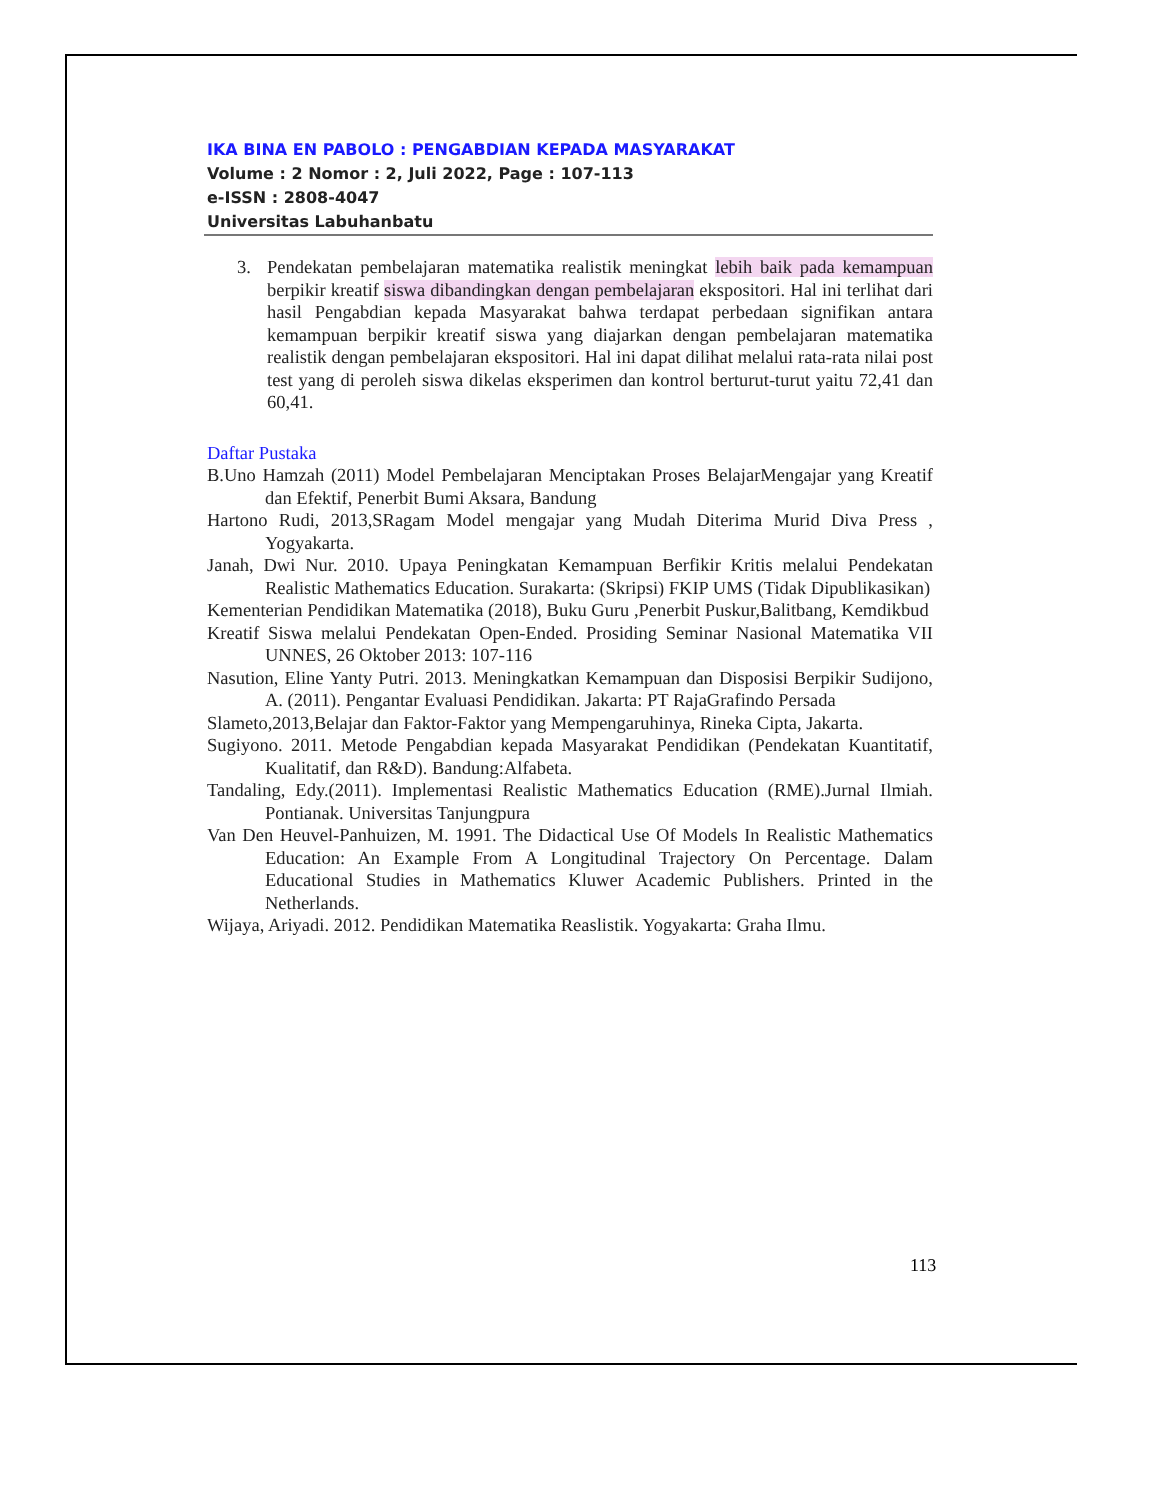IKA BINA EN PABOLO : PENGABDIAN KEPADA MASYARAKAT
Volume : 2 Nomor : 2, Juli 2022, Page : 107-113
e-ISSN : 2808-4047
Universitas Labuhanbatu
3. Pendekatan pembelajaran matematika realistik meningkat lebih baik pada kemampuan berpikir kreatif siswa dibandingkan dengan pembelajaran ekspositori. Hal ini terlihat dari hasil Pengabdian kepada Masyarakat bahwa terdapat perbedaan signifikan antara kemampuan berpikir kreatif siswa yang diajarkan dengan pembelajaran matematika realistik dengan pembelajaran ekspositori. Hal ini dapat dilihat melalui rata-rata nilai post test yang di peroleh siswa dikelas eksperimen dan kontrol berturut-turut yaitu 72,41 dan 60,41.
Daftar Pustaka
B.Uno Hamzah (2011) Model Pembelajaran Menciptakan Proses BelajarMengajar yang Kreatif dan Efektif, Penerbit Bumi Aksara, Bandung
Hartono Rudi, 2013,SRagam Model mengajar yang Mudah Diterima Murid Diva Press , Yogyakarta.
Janah, Dwi Nur. 2010. Upaya Peningkatan Kemampuan Berfikir Kritis melalui Pendekatan Realistic Mathematics Education. Surakarta: (Skripsi) FKIP UMS (Tidak Dipublikasikan)
Kementerian Pendidikan Matematika (2018), Buku Guru ,Penerbit Puskur,Balitbang, Kemdikbud
Kreatif Siswa melalui Pendekatan Open-Ended. Prosiding Seminar Nasional Matematika VII UNNES, 26 Oktober 2013: 107-116
Nasution, Eline Yanty Putri. 2013. Meningkatkan Kemampuan dan Disposisi Berpikir Sudijono, A. (2011). Pengantar Evaluasi Pendidikan. Jakarta: PT RajaGrafindo Persada
Slameto,2013,Belajar dan Faktor-Faktor yang Mempengaruhinya, Rineka Cipta, Jakarta.
Sugiyono. 2011. Metode Pengabdian kepada Masyarakat Pendidikan (Pendekatan Kuantitatif, Kualitatif, dan R&D). Bandung:Alfabeta.
Tandaling, Edy.(2011). Implementasi Realistic Mathematics Education (RME).Jurnal Ilmiah. Pontianak. Universitas Tanjungpura
Van Den Heuvel-Panhuizen, M. 1991. The Didactical Use Of Models In Realistic Mathematics Education: An Example From A Longitudinal Trajectory On Percentage. Dalam Educational Studies in Mathematics Kluwer Academic Publishers. Printed in the Netherlands.
Wijaya, Ariyadi. 2012. Pendidikan Matematika Reaslistik. Yogyakarta: Graha Ilmu.
113